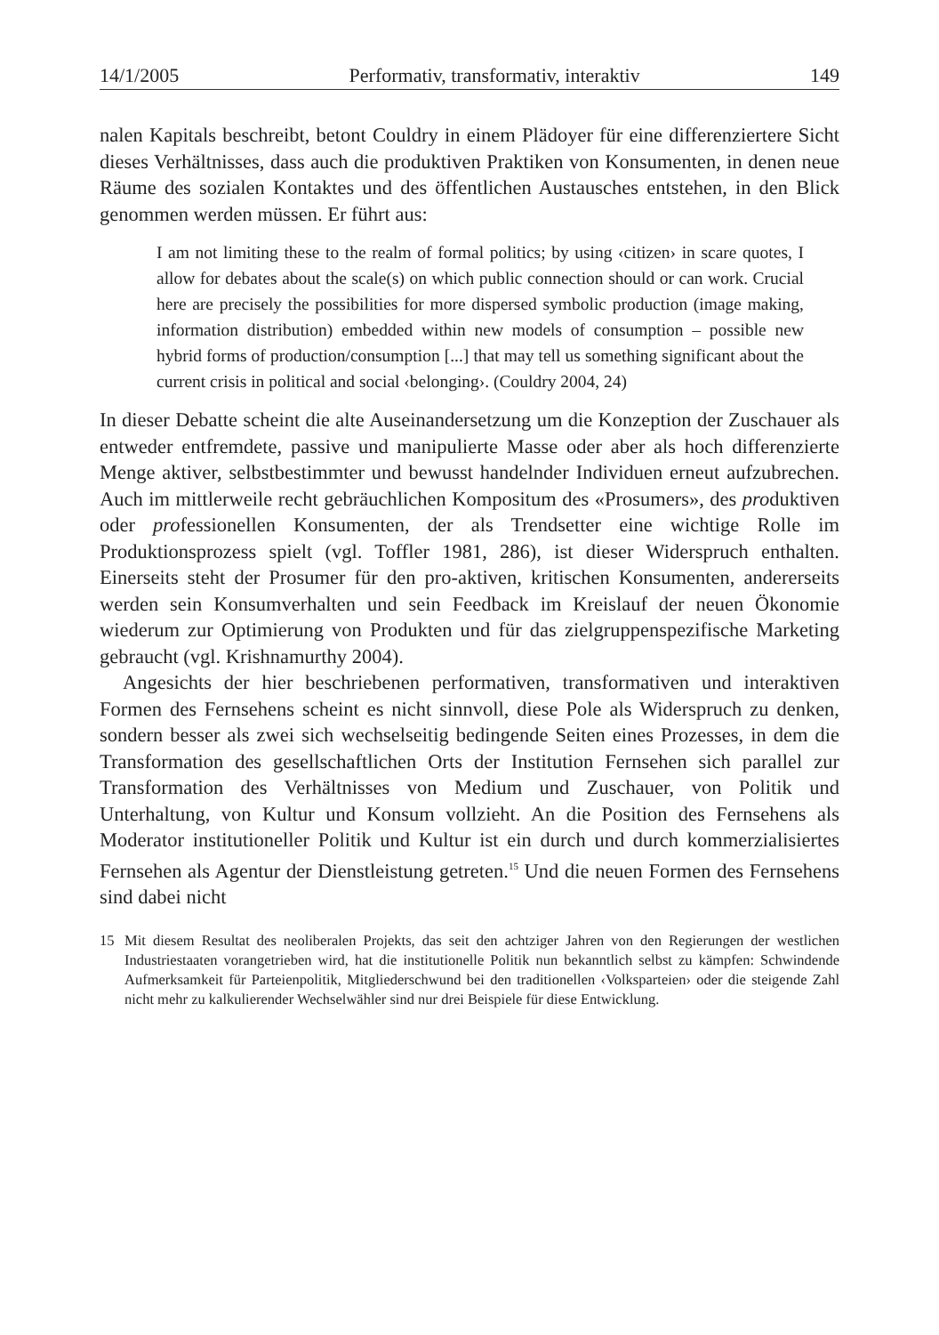14/1/2005 Performativ, transformativ, interaktiv 149
nalen Kapitals beschreibt, betont Couldry in einem Plädoyer für eine differenziertere Sicht dieses Verhältnisses, dass auch die produktiven Praktiken von Konsumenten, in denen neue Räume des sozialen Kontaktes und des öffentlichen Austausches entstehen, in den Blick genommen werden müssen. Er führt aus:
I am not limiting these to the realm of formal politics; by using ‹citizen› in scare quotes, I allow for debates about the scale(s) on which public connection should or can work. Crucial here are precisely the possibilities for more dispersed symbolic production (image making, information distribution) embedded within new models of consumption – possible new hybrid forms of production/consumption [...] that may tell us something significant about the current crisis in political and social ‹belonging›. (Couldry 2004, 24)
In dieser Debatte scheint die alte Auseinandersetzung um die Konzeption der Zuschauer als entweder entfremdete, passive und manipulierte Masse oder aber als hoch differenzierte Menge aktiver, selbstbestimmter und bewusst handelnder Individuen erneut aufzubrechen. Auch im mittlerweile recht gebräuchlichen Kompositum des «Prosumers», des produktiven oder professionellen Konsumenten, der als Trendsetter eine wichtige Rolle im Produktionsprozess spielt (vgl. Toffler 1981, 286), ist dieser Widerspruch enthalten. Einerseits steht der Prosumer für den pro-aktiven, kritischen Konsumenten, andererseits werden sein Konsumverhalten und sein Feedback im Kreislauf der neuen Ökonomie wiederum zur Optimierung von Produkten und für das zielgruppenspezifische Marketing gebraucht (vgl. Krishnamurthy 2004).
Angesichts der hier beschriebenen performativen, transformativen und interaktiven Formen des Fernsehens scheint es nicht sinnvoll, diese Pole als Widerspruch zu denken, sondern besser als zwei sich wechselseitig bedingende Seiten eines Prozesses, in dem die Transformation des gesellschaftlichen Orts der Institution Fernsehen sich parallel zur Transformation des Verhältnisses von Medium und Zuschauer, von Politik und Unterhaltung, von Kultur und Konsum vollzieht. An die Position des Fernsehens als Moderator institutioneller Politik und Kultur ist ein durch und durch kommerzialisiertes Fernsehen als Agentur der Dienstleistung getreten.<sup>15</sup> Und die neuen Formen des Fernsehens sind dabei nicht
15 Mit diesem Resultat des neoliberalen Projekts, das seit den achtziger Jahren von den Regierungen der westlichen Industriestaaten vorangetrieben wird, hat die institutionelle Politik nun bekanntlich selbst zu kämpfen: Schwindende Aufmerksamkeit für Parteienpolitik, Mitgliederschwund bei den traditionellen ‹Volksparteien› oder die steigende Zahl nicht mehr zu kalkulierender Wechselwähler sind nur drei Beispiele für diese Entwicklung.